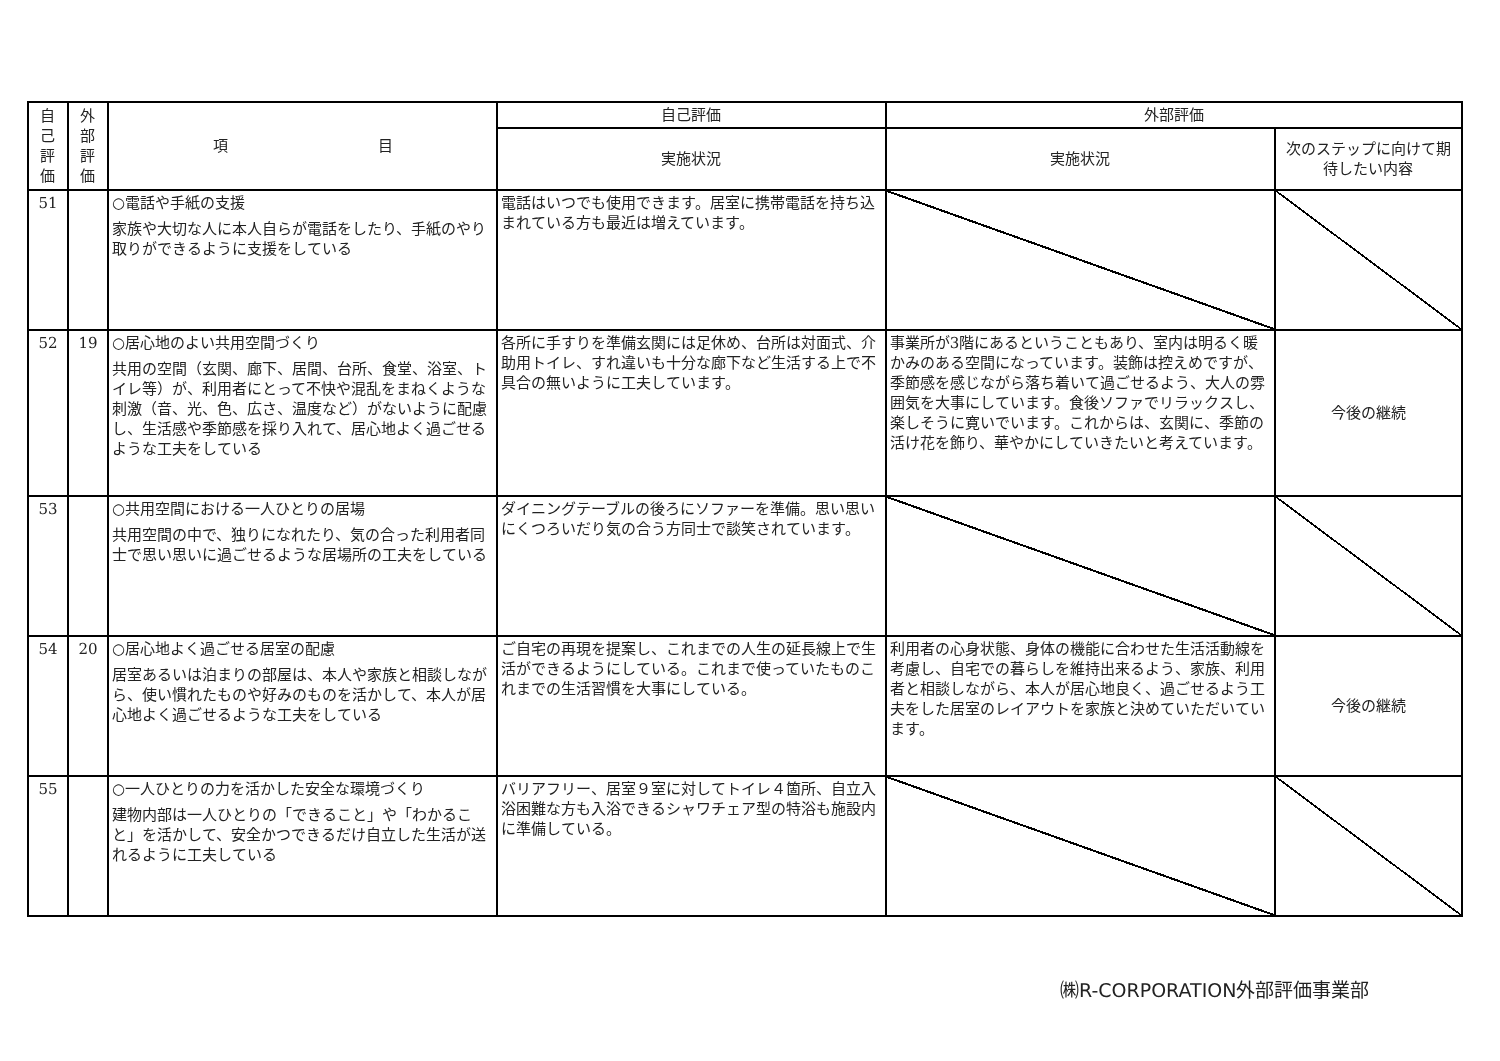| 自 己 評 価 | 外 部 評 価 | 項 目 | 自己評価 | 外部評価 | |
| --- | --- | --- | --- | --- | --- |
| | | | 実施状況 | 実施状況 | 次のステップに向けて期待したい内容 |
| 51 | | ○電話や手紙の支援 家族や大切な人に本人自らが電話をしたり、手紙のやり取りができるように支援をしている | 電話はいつでも使用できます。居室に携帯電話を持ち込まれている方も最近は増えています。 | | |
| 52 | 19 | ○居心地のよい共用空間づくり 共用の空間（玄関、廊下、居間、台所、食堂、浴室、トイレ等）が、利用者にとって不快や混乱をまねくような刺激（音、光、色、広さ、温度など）がないように配慮し、生活感や季節感を採り入れて、居心地よく過ごせるような工夫をしている | 各所に手すりを準備玄関には足休め、台所は対面式、介助用トイレ、すれ違いも十分な廊下など生活する上で不具合の無いように工夫しています。 | 事業所が3階にあるということもあり、室内は明るく暖かみのある空間になっています。装飾は控えめですが、季節感を感じながら落ち着いて過ごせるよう、大人の雰囲気を大事にしています。食後ソファでリラックスし、楽しそうに寛いでいます。これからは、玄関に、季節の活け花を飾り、華やかにしていきたいと考えています。 | 今後の継続 |
| 53 | | ○共用空間における一人ひとりの居場 共用空間の中で、独りになれたり、気の合った利用者同士で思い思いに過ごせるような居場所の工夫をしている | ダイニングテーブルの後ろにソファーを準備。思い思いにくつろいだり気の合う方同士で談笑されています。 | | |
| 54 | 20 | ○居心地よく過ごせる居室の配慮 居室あるいは泊まりの部屋は、本人や家族と相談しながら、使い慣れたものや好みのものを活かして、本人が居心地よく過ごせるような工夫をしている | ご自宅の再現を提案し、これまでの人生の延長線上で生活ができるようにしている。これまで使っていたものこれまでの生活習慣を大事にしている。 | 利用者の心身状態、身体の機能に合わせた生活活動線を考慮し、自宅での暮らしを維持出来るよう、家族、利用者と相談しながら、本人が居心地良く、過ごせるよう工夫をした居室のレイアウトを家族と決めていただいています。 | 今後の継続 |
| 55 | | ○一人ひとりの力を活かした安全な環境づくり 建物内部は一人ひとりの「できること」や「わかること」を活かして、安全かつできるだけ自立した生活が送れるように工夫している | バリアフリー、居室９室に対してトイレ４箇所、自立入浴困難な方も入浴できるシャワチェア型の特浴も施設内に準備している。 | | |
㈱R-CORPORATION外部評価事業部